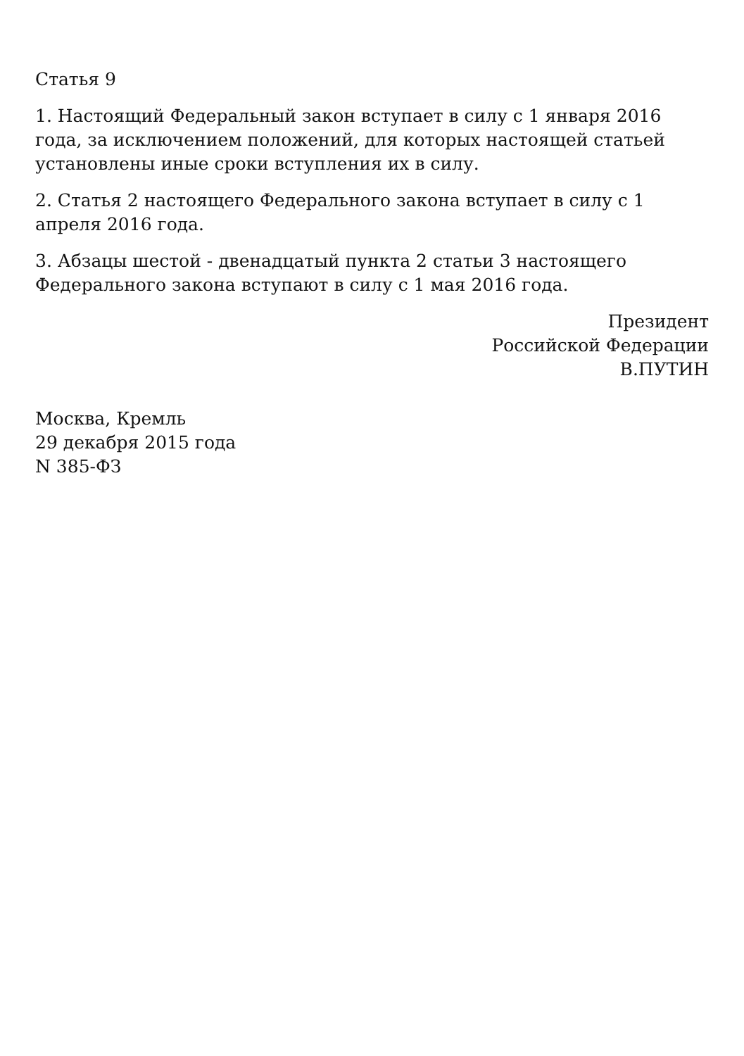Статья 9
1. Настоящий Федеральный закон вступает в силу с 1 января 2016 года, за исключением положений, для которых настоящей статьей установлены иные сроки вступления их в силу.
2. Статья 2 настоящего Федерального закона вступает в силу с 1 апреля 2016 года.
3. Абзацы шестой - двенадцатый пункта 2 статьи 3 настоящего Федерального закона вступают в силу с 1 мая 2016 года.
Президент
Российской Федерации
В.ПУТИН
Москва, Кремль
29 декабря 2015 года
N 385-ФЗ